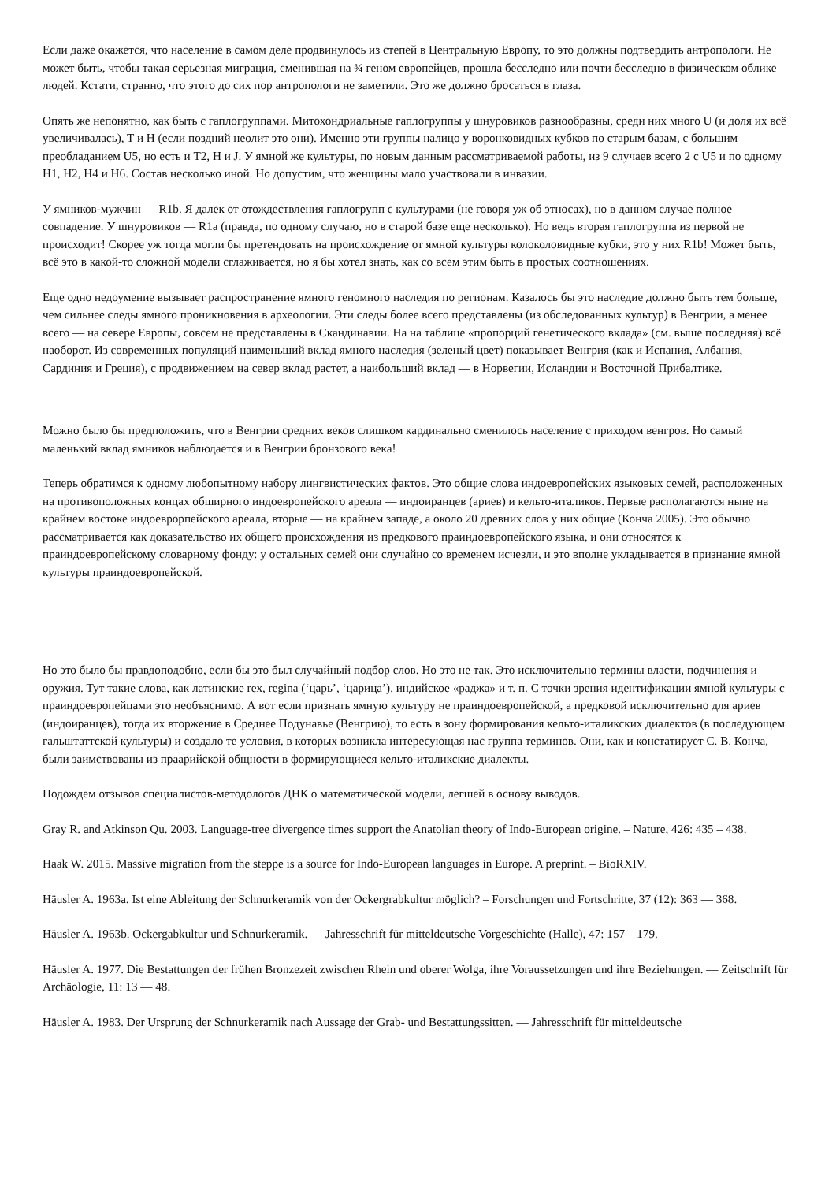Если даже окажется, что население в самом деле продвинулось из степей в Центральную Европу, то это должны подтвердить антропологи. Не может быть, чтобы такая серьезная миграция, сменившая на ¾ геном европейцев, прошла бесследно или почти бесследно в физическом облике людей. Кстати, странно, что этого до сих пор антропологи не заметили. Это же должно бросаться в глаза.
Опять же непонятно, как быть с гаплогруппами. Митохондриальные гаплогруппы у шнуровиков разнообразны, среди них много U (и доля их всё увеличивалась), T и H (если поздний неолит это они). Именно эти группы налицо у воронковидных кубков по старым базам, с большим преобладанием U5, но есть и T2, H и J. У ямной же культуры, по новым данным рассматриваемой работы, из 9 случаев всего 2 с U5 и по одному H1, H2, H4 и H6. Состав несколько иной. Но допустим, что женщины мало участвовали в инвазии.
У ямников-мужчин — R1b. Я далек от отождествления гаплогрупп с культурами (не говоря уж об этносах), но в данном случае полное совпадение. У шнуровиков — R1a (правда, по одному случаю, но в старой базе еще несколько). Но ведь вторая гаплогруппа из первой не происходит! Скорее уж тогда могли бы претендовать на происхождение от ямной культуры колоколовидные кубки, это у них R1b! Может быть, всё это в какой-то сложной модели сглаживается, но я бы хотел знать, как со всем этим быть в простых соотношениях.
Еще одно недоумение вызывает распространение ямного геномного наследия по регионам. Казалось бы это наследие должно быть тем больше, чем сильнее следы ямного проникновения в археологии. Эти следы более всего представлены (из обследованных культур) в Венгрии, а менее всего — на севере Европы, совсем не представлены в Скандинавии. На на таблице «пропорций генетического вклада» (см. выше последняя) всё наоборот. Из современных популяций наименьший вклад ямного наследия (зеленый цвет) показывает Венгрия (как и Испания, Албания, Сардиния и Греция), с продвижением на север вклад растет, а наибольший вклад — в Норвегии, Исландии и Восточной Прибалтике.
Можно было бы предположить, что в Венгрии средних веков слишком кардинально сменилось население с приходом венгров. Но самый маленький вклад ямников наблюдается и в Венгрии бронзового века!
Теперь обратимся к одному любопытному набору лингвистических фактов. Это общие слова индоевропейских языковых семей, расположенных на противоположных концах обширного индоевропейского ареала — индоиранцев (ариев) и кельто-италиков. Первые располагаются ныне на крайнем востоке индоеврорпейского ареала, вторые — на крайнем западе, а около 20 древних слов у них общие (Конча 2005). Это обычно рассматривается как доказательство их общего происхождения из предкового праиндоевропейского языка, и они относятся к праиндоевропейскому словарному фонду: у остальных семей они случайно со временем исчезли, и это вполне укладывается в признание ямной культуры праиндоевропейской.
Но это было бы правдоподобно, если бы это был случайный подбор слов. Но это не так. Это исключительно термины власти, подчинения и оружия. Тут такие слова, как латинские rex, regina (‘царь’, ‘царица’), индийское «раджа» и т. п. С точки зрения идентификации ямной культуры с праиндоевропейцами это необъяснимо. А вот если признать ямную культуру не праиндоевропейской, а предковой исключительно для ариев (индоиранцев), тогда их вторжение в Среднее Подунавье (Венгрию), то есть в зону формирования кельто-италикских диалектов (в последующем гальштаттской культуры) и создало те условия, в которых возникла интересующая нас группа терминов. Они, как и констатирует С. В. Конча, были заимствованы из праарийской общности в формирующиеся кельто-италикские диалекты.
Подождем отзывов специалистов-методологов ДНК о математической модели, легшей в основу выводов.
Gray R. and Atkinson Qu. 2003. Language-tree divergence times support the Anatolian theory of Indo-European origine. – Nature, 426: 435 – 438.
Haak W. 2015. Massive migration from the steppe is a source for Indo-European languages in Europe. A preprint. – BioRXIV.
Häusler A. 1963a. Ist eine Ableitung der Schnurkeramik von der Ockergrabkultur möglich? – Forschungen und Fortschritte, 37 (12): 363 — 368.
Häusler A. 1963b. Ockergabkultur und Schnurkeramik. — Jahresschrift für mitteldeutsche Vorgeschichte (Halle), 47: 157 – 179.
Häusler A. 1977. Die Bestattungen der frühen Bronzezeit zwischen Rhein und oberer Wolga, ihre Voraussetzungen und ihre Beziehungen. — Zeitschrift für Archäologie, 11: 13 — 48.
Häusler A. 1983. Der Ursprung der Schnurkeramik nach Aussage der Grab- und Bestattungssitten. — Jahresschrift für mitteldeutsche